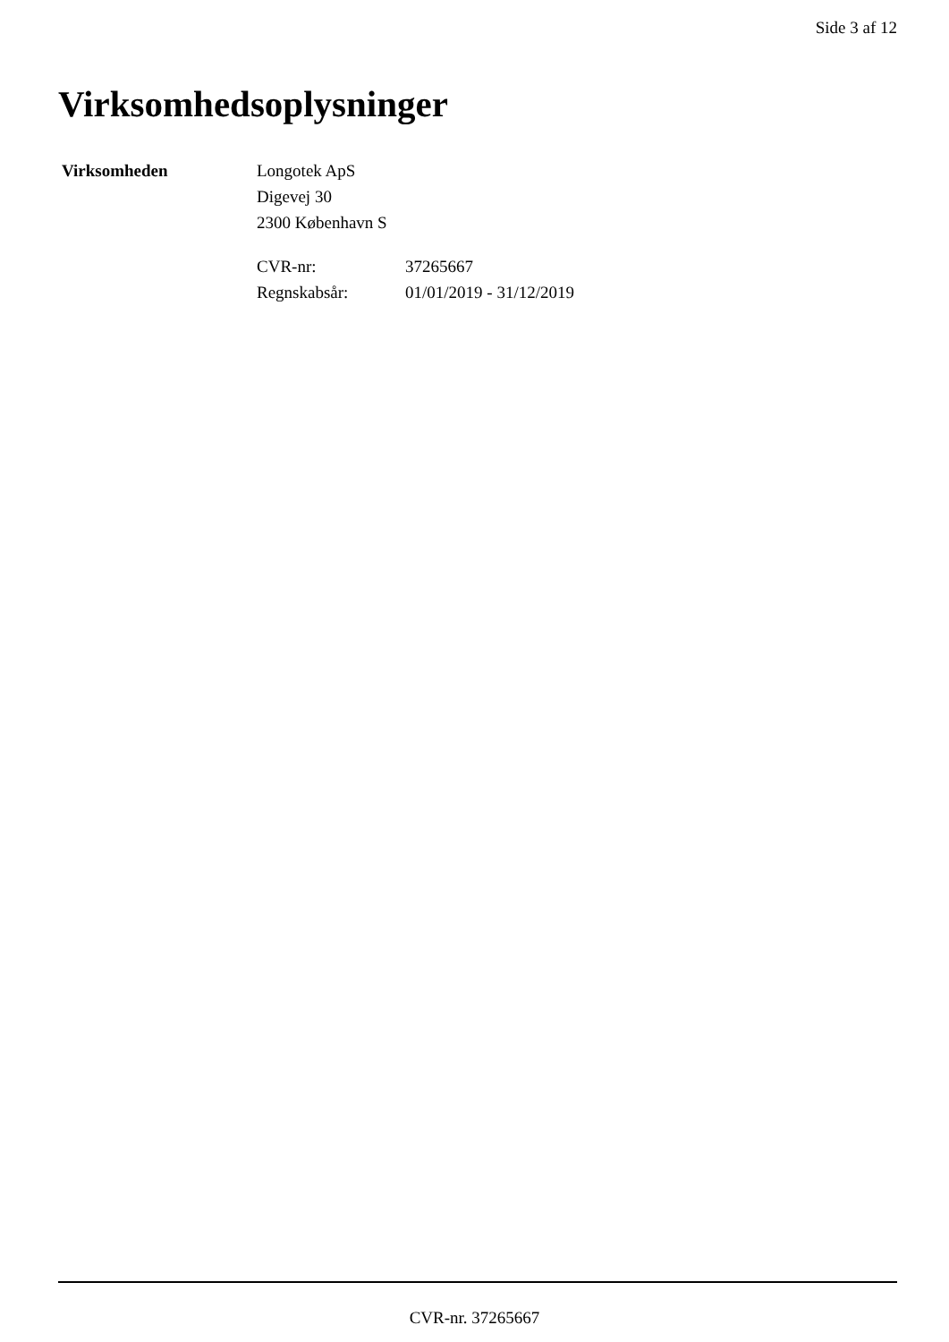Side 3 af 12
Virksomhedsoplysninger
Virksomheden Longotek ApS
Digevej 30
2300 København S
CVR-nr: 37265667 Regnskabsår: 01/01/2019 - 31/12/2019
CVR-nr. 37265667